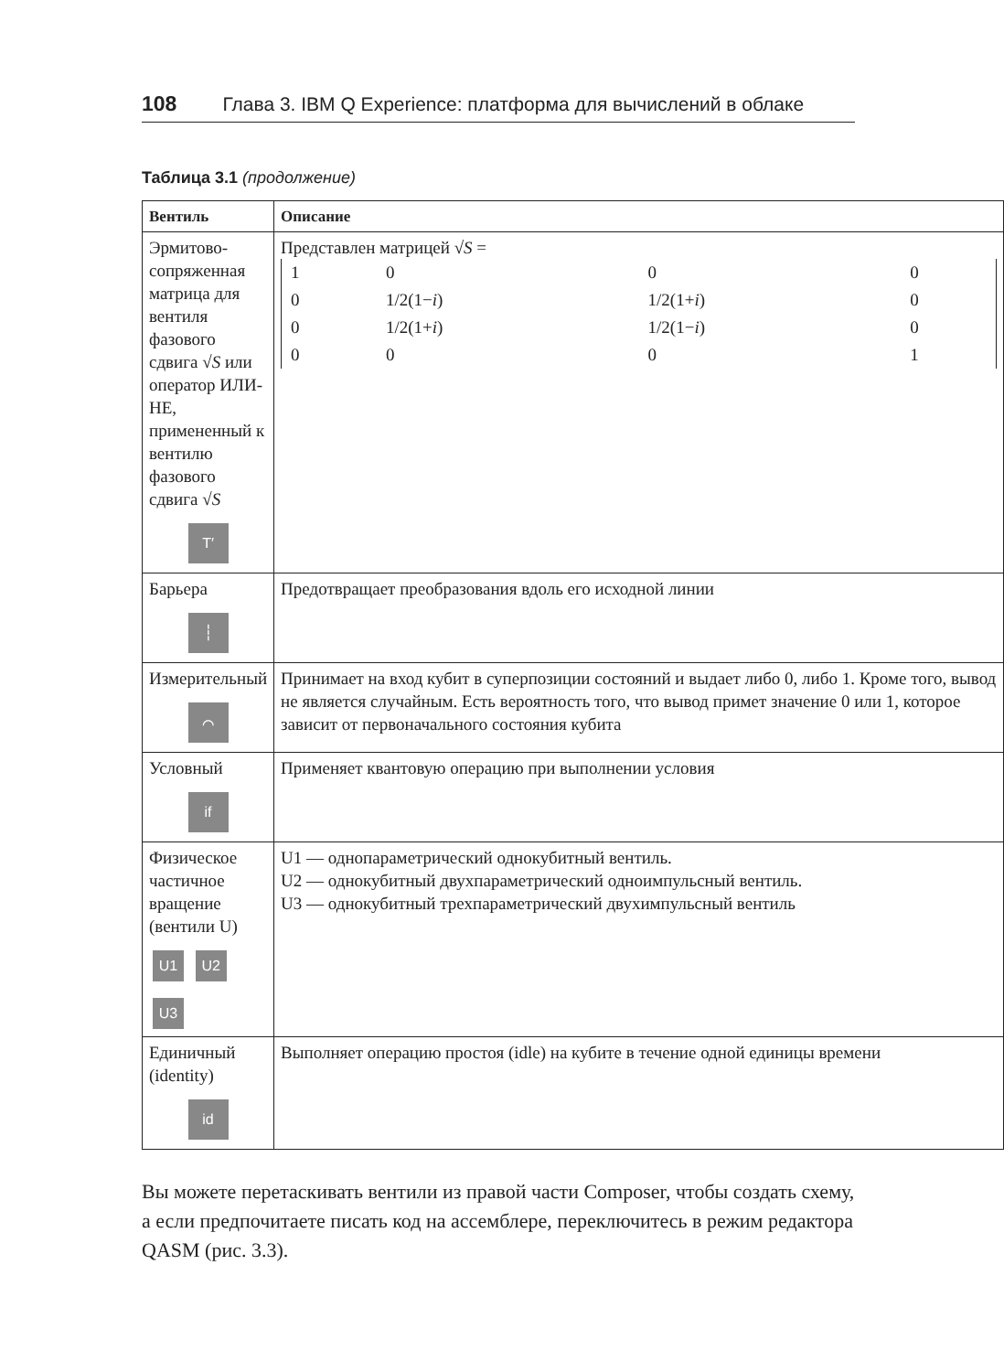108 Глава 3. IBM Q Experience: платформа для вычислений в облаке
Таблица 3.1 (продолжение)
| Вентиль | Описание |
| --- | --- |
| Эрмитово-сопряженная матрица для вентиля фазового сдвига √ S или оператор ИЛИ-НЕ, примененный к вентилю фазового сдвига √ S T′ | Представлен матрицей √ S = / 1 / 0 / 0 / 0 / / 0 / 1/2(1− i ) / 1/2(1+ i ) / 0 / / 0 / 1/2(1+ i ) / 1/2(1− i ) / 0 / / 0 / 0 / 0 / 1 / |
| Барьера ┆ | Предотвращает преобразования вдоль его исходной линии |
| Измерительный ⌒ | Принимает на вход кубит в суперпозиции состояний и выдает либо 0, либо 1. Кроме того, вывод не является случайным. Есть вероятность того, что вывод примет значение 0 или 1, которое зависит от первоначального состояния кубита |
| Условный if | Применяет квантовую операцию при выполнении условия |
| Физическое частичное вращение (вентили U) U1 U2 U3 | U1 — однопараметрический однокубитный вентиль. U2 — однокубитный двухпараметрический одноимпульсный вентиль. U3 — однокубитный трехпараметрический двухимпульсный вентиль |
| Единичный (identity) id | Выполняет операцию простоя (idle) на кубите в течение одной единицы времени |
Вы можете перетаскивать вентили из правой части Composer, чтобы создать схему, а если предпочитаете писать код на ассемблере, переключитесь в режим редактора QASM (рис. 3.3).